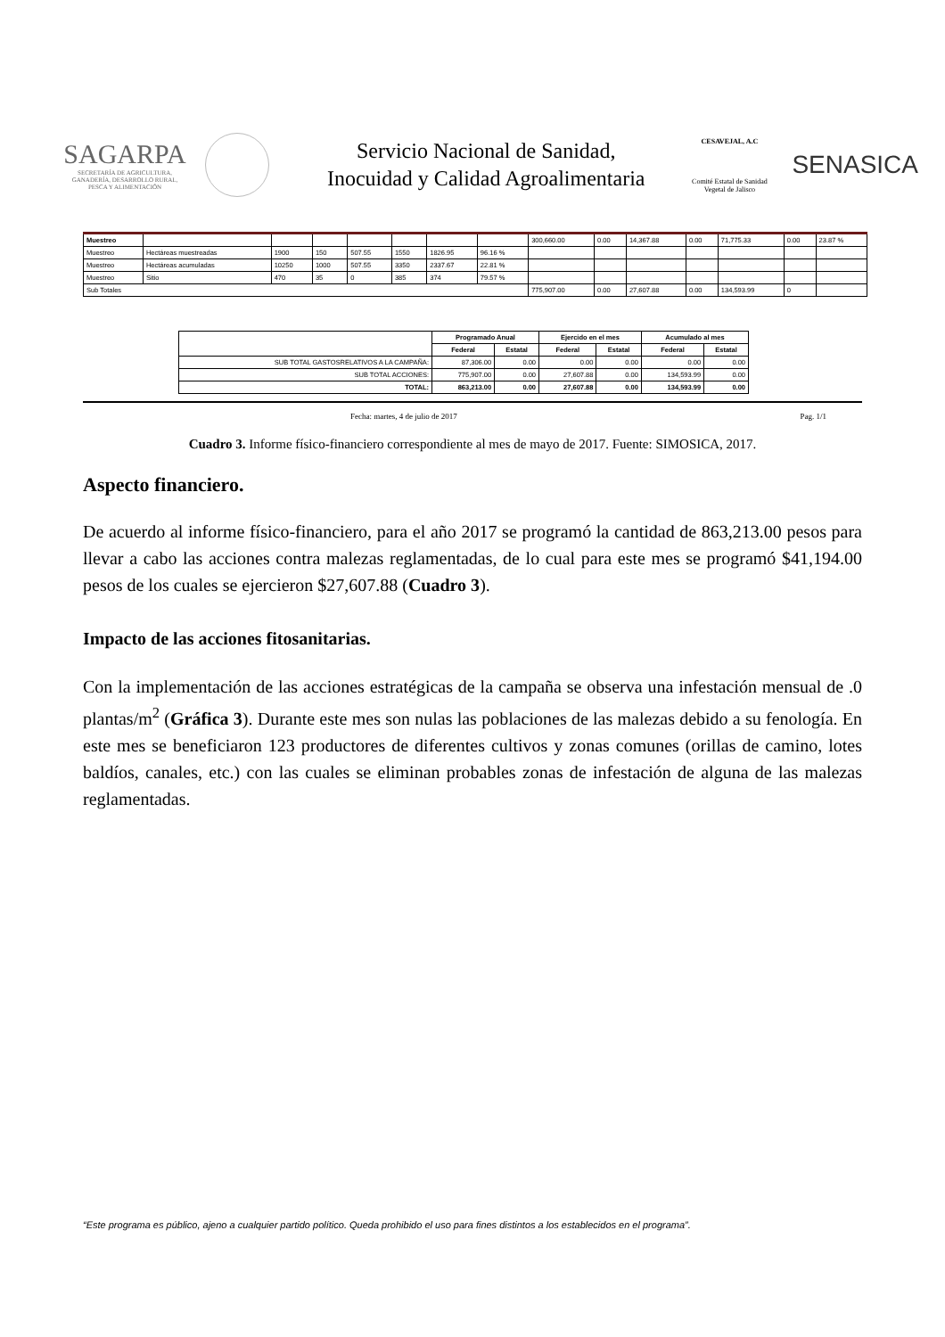SAGARPA
SECRETARÍA DE AGRICULTURA, GANADERÍA, DESARROLLO RURAL, PESCA Y ALIMENTACIÓN
Servicio Nacional de Sanidad,
Inocuidad y Calidad Agroalimentaria
CESAVEJAL, A.C
Comité Estatal de Sanidad Vegetal de Jalisco
SENASICA
| Muestreo | | | | | | | | 300,660.00 | 0.00 | 14,367.88 | 0.00 | 71,775.33 | 0.00 | 23.87 % |
| Muestreo | Hectáreas muestreadas | 1900 | 150 | 507.55 | 1550 | 1826.95 | 96.16 % | | | | | | | |
| Muestreo | Hectáreas acumuladas | 10250 | 1000 | 507.55 | 3350 | 2337.67 | 22.81 % | | | | | | | |
| Muestreo | Sitio | 470 | 35 | 0 | 385 | 374 | 79.57 % | | | | | | | |
| Sub Totales | | | | | | | | 775,907.00 | 0.00 | 27,607.88 | 0.00 | 134,593.99 | 0 | |
| | Programado Anual | | Ejercido en el mes | | Acumulado al mes | |
| --- | --- | --- | --- | --- | --- | --- |
| | Federal | Estatal | Federal | Estatal | Federal | Estatal |
| SUB TOTAL GASTOSRELATIVOS A LA CAMPAÑA: | 87,306.00 | 0.00 | 0.00 | 0.00 | 0.00 | 0.00 |
| SUB TOTAL ACCIONES: | 775,907.00 | 0.00 | 27,607.88 | 0.00 | 134,593.99 | 0.00 |
| TOTAL: | 863,213.00 | 0.00 | 27,607.88 | 0.00 | 134,593.99 | 0.00 |
Fecha: martes, 4 de julio de 2017 Pag. 1/1
Cuadro 3. Informe físico-financiero correspondiente al mes de mayo de 2017. Fuente: SIMOSICA, 2017.
Aspecto financiero.
De acuerdo al informe físico-financiero, para el año 2017 se programó la cantidad de 863,213.00 pesos para llevar a cabo las acciones contra malezas reglamentadas, de lo cual para este mes se programó $41,194.00 pesos de los cuales se ejercieron $27,607.88 (Cuadro 3).
Impacto de las acciones fitosanitarias.
Con la implementación de las acciones estratégicas de la campaña se observa una infestación mensual de .0 plantas/m<sup>2</sup> (Gráfica 3). Durante este mes son nulas las poblaciones de las malezas debido a su fenología. En este mes se beneficiaron 123 productores de diferentes cultivos y zonas comunes (orillas de camino, lotes baldíos, canales, etc.) con las cuales se eliminan probables zonas de infestación de alguna de las malezas reglamentadas.
“Este programa es público, ajeno a cualquier partido político. Queda prohibido el uso para fines distintos a los establecidos en el programa”.